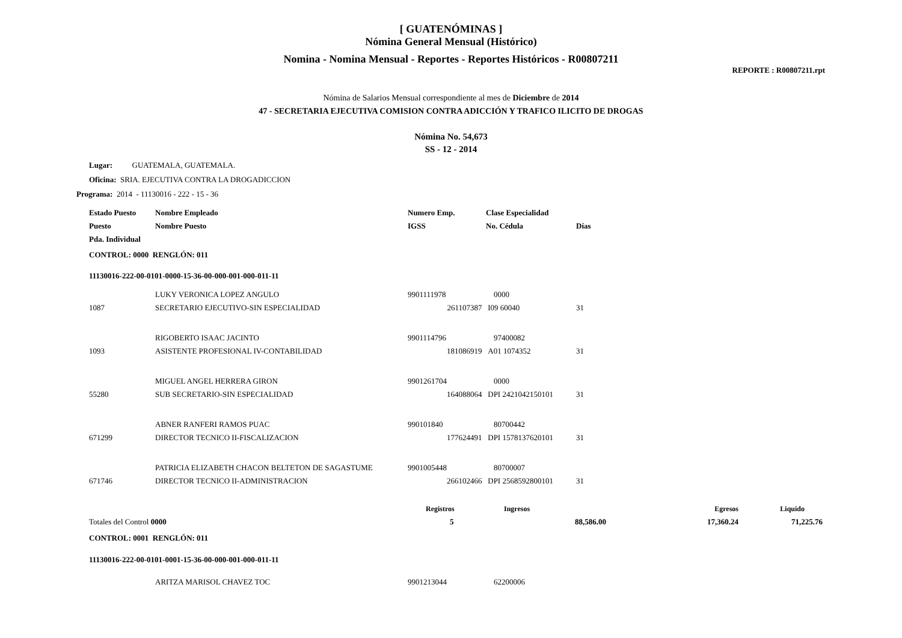[ GUATENÓMINAS ]
Nómina General Mensual (Histórico)
Nomina - Nomina Mensual - Reportes - Reportes Históricos - R00807211
REPORTE : R00807211.rpt
Nómina de Salarios Mensual correspondiente al mes de Diciembre de 2014
47 - SECRETARIA EJECUTIVA COMISION CONTRA ADICCIÓN Y TRAFICO ILICITO DE DROGAS
Nómina No. 54,673
SS - 12 - 2014
Lugar: GUATEMALA, GUATEMALA.
Oficina: SRIA. EJECUTIVA CONTRA LA DROGADICCION
Programa: 2014 - 11130016 - 222 - 15 - 36
| Estado Puesto | Nombre Empleado | Numero Emp. | Clase Especialidad | |
| --- | --- | --- | --- | --- |
| Puesto | Nombre Puesto | IGSS | No. Cédula | Días |
| Pda. Individual | | | | |
| CONTROL: 0000 RENGLÓN: 011 | | | | |
| 11130016-222-00-0101-0000-15-36-00-000-001-000-011-11 | | | | |
| | LUKY VERONICA LOPEZ ANGULO | 9901111978 | 0000 | |
| 1087 | SECRETARIO EJECUTIVO-SIN ESPECIALIDAD | 261107387 | I09 60040 | 31 |
| | RIGOBERTO ISAAC JACINTO | 9901114796 | 97400082 | |
| 1093 | ASISTENTE PROFESIONAL IV-CONTABILIDAD | 181086919 | A01 1074352 | 31 |
| | MIGUEL ANGEL HERRERA GIRON | 9901261704 | 0000 | |
| 55280 | SUB SECRETARIO-SIN ESPECIALIDAD | 164088064 | DPI 2421042150101 | 31 |
| | ABNER RANFERI RAMOS PUAC | 990101840 | 80700442 | |
| 671299 | DIRECTOR TECNICO II-FISCALIZACION | 177624491 | DPI 1578137620101 | 31 |
| | PATRICIA ELIZABETH CHACON BELTETON DE SAGASTUME | 9901005448 | 80700007 | |
| 671746 | DIRECTOR TECNICO II-ADMINISTRACION | 266102466 | DPI 2568592800101 | 31 |
| | Registros | Ingresos | Egresos | Liquido |
| --- | --- | --- | --- | --- |
| Totales del Control 0000 | 5 | 88,586.00 | 17,360.24 | 71,225.76 |
| CONTROL: 0001 RENGLÓN: 011 |
| --- |
| 11130016-222-00-0101-0001-15-36-00-000-001-000-011-11 |
| | ARITZA MARISOL CHAVEZ TOC | 9901213044 | 62200006 |